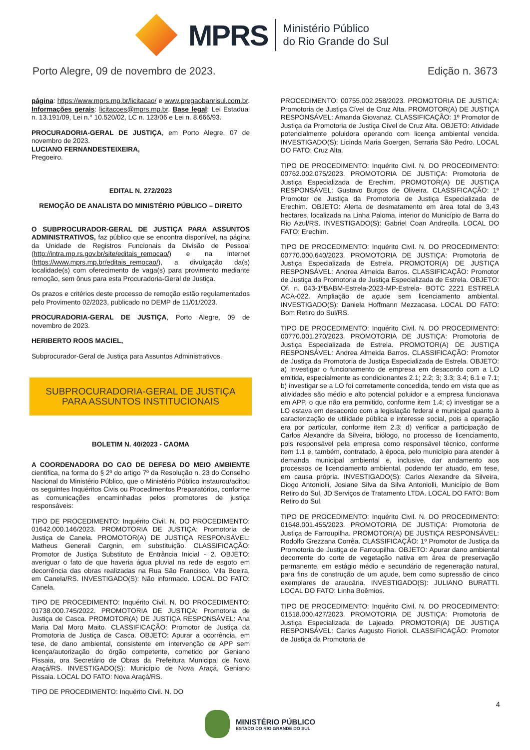MPRS
Ministério Público
do Rio Grande do Sul
Porto Alegre, 09 de novembro de 2023. Edição n. 3673
página: https://www.mprs.mp.br/licitacao/ e www.pregaobanrisul.com.br. Informações gerais: licitacoes@mprs.mp.br. Base legal: Lei Estadual n. 13.191/09, Lei n.° 10.520/02, LC n. 123/06 e Lei n. 8.666/93.
PROCURADORIA-GERAL DE JUSTIÇA, em Porto Alegre, 07 de novembro de 2023.
LUCIANO FERNANDESTEIXEIRA,
Pregoeiro.
EDITAL N. 272/2023
REMOÇÃO DE ANALISTA DO MINISTÉRIO PÚBLICO – DIREITO
O SUBPROCURADOR-GERAL DE JUSTIÇA PARA ASSUNTOS ADMINISTRATIVOS, faz público que se encontra disponível, na página da Unidade de Registros Funcionais da Divisão de Pessoal (http://intra.mp.rs.gov.br/site/editais_remocao/) e na internet (https://www.mprs.mp.br/editais_remocao/), a divulgação da(s) localidade(s) com oferecimento de vaga(s) para provimento mediante remoção, sem ônus para esta Procuradoria-Geral de Justiça.
Os prazos e critérios deste processo de remoção estão regulamentados pelo Provimento 02/2023, publicado no DEMP de 11/01/2023.
PROCURADORIA-GERAL DE JUSTIÇA, Porto Alegre, 09 de novembro de 2023.
HERIBERTO ROOS MACIEL,
Subprocurador-Geral de Justiça para Assuntos Administrativos.
SUBPROCURADORIA-GERAL DE JUSTIÇA
PARA ASSUNTOS INSTITUCIONAIS
BOLETIM N. 40/2023 - CAOMA
A COORDENADORA DO CAO DE DEFESA DO MEIO AMBIENTE cientifica, na forma do § 2º do artigo 7º da Resolução n. 23 do Conselho Nacional do Ministério Público, que o Ministério Público instaurou/aditou os seguintes Inquéritos Civis ou Procedimentos Preparatórios, conforme as comunicações encaminhadas pelos promotores de justiça responsáveis:
TIPO DE PROCEDIMENTO: Inquérito Civil. N. DO PROCEDIMENTO: 01642.000.146/2023. PROMOTORIA DE JUSTIÇA: Promotoria de Justiça de Canela. PROMOTOR(A) DE JUSTIÇA RESPONSÁVEL: Matheus Generali Cargnin, em substituição. CLASSIFICAÇÃO: Promotor de Justiça Substituto de Entrância Inicial - 2. OBJETO: averiguar o fato de que haveria água pluvial na rede de esgoto em decorrência das obras realizadas na Rua São Francisco, Vila Boeira, em Canela/RS. INVESTIGADO(S): Não informado. LOCAL DO FATO: Canela.
TIPO DE PROCEDIMENTO: Inquérito Civil. N. DO PROCEDIMENTO: 01738.000.745/2022. PROMOTORIA DE JUSTIÇA: Promotoria de Justiça de Casca. PROMOTOR(A) DE JUSTIÇA RESPONSÁVEL: Ana Maria Dal Moro Maito. CLASSIFICAÇÃO: Promotor de Justiça da Promotoria de Justiça de Casca. OBJETO: Apurar a ocorrência, em tese, de dano ambiental, consistente em intervenção de APP sem licença/autorização do órgão competente, cometido por Geniano Pissaia, ora Secretário de Obras da Prefeitura Municipal de Nova Araçá/RS. INVESTIGADO(S): Município de Nova Araçá, Geniano Pissaia. LOCAL DO FATO: Nova Araçá/RS.
TIPO DE PROCEDIMENTO: Inquérito Civil. N. DO
PROCEDIMENTO: 00755.002.258/2023. PROMOTORIA DE JUSTIÇA: Promotoria de Justiça Cível de Cruz Alta. PROMOTOR(A) DE JUSTIÇA RESPONSÁVEL: Amanda Giovanaz. CLASSIFICAÇÃO: 1º Promotor de Justiça da Promotoria de Justiça Cível de Cruz Alta. OBJETO: Atividade potencialmente poluidora operando com licença ambiental vencida. INVESTIGADO(S): Licinda Maria Goergen, Serraria São Pedro. LOCAL DO FATO: Cruz Alta.
TIPO DE PROCEDIMENTO: Inquérito Civil. N. DO PROCEDIMENTO: 00762.002.075/2023. PROMOTORIA DE JUSTIÇA: Promotoria de Justiça Especializada de Erechim. PROMOTOR(A) DE JUSTIÇA RESPONSÁVEL: Gustavo Burgos de Oliveira. CLASSIFICAÇÃO: 1º Promotor de Justiça da Promotoria de Justiça Especializada de Erechim. OBJETO: Alerta de desmatamento em área total de 3,43 hectares, localizada na Linha Paloma, interior do Município de Barra do Rio Azul/RS. INVESTIGADO(S): Gabriel Coan Andreolla. LOCAL DO FATO: Erechim.
TIPO DE PROCEDIMENTO: Inquérito Civil. N. DO PROCEDIMENTO: 00770.000.640/2023. PROMOTORIA DE JUSTIÇA: Promotoria de Justiça Especializada de Estrela. PROMOTOR(A) DE JUSTIÇA RESPONSÁVEL: Andrea Almeida Barros. CLASSIFICAÇÃO: Promotor de Justiça da Promotoria de Justiça Especializada de Estrela. OBJETO: Of. n. 043-1ºBABM-Estrela-2023-MP-Estrela- BOTC 2221 ESTRELA ACA-022. Ampliação de açude sem licenciamento ambiental. INVESTIGADO(S): Daniela Hoffmann Mezzacasa. LOCAL DO FATO: Bom Retiro do Sul/RS.
TIPO DE PROCEDIMENTO: Inquérito Civil. N. DO PROCEDIMENTO: 00770.001.270/2023. PROMOTORIA DE JUSTIÇA: Promotoria de Justiça Especializada de Estrela. PROMOTOR(A) DE JUSTIÇA RESPONSÁVEL: Andrea Almeida Barros. CLASSIFICAÇÃO: Promotor de Justiça da Promotoria de Justiça Especializada de Estrela. OBJETO: a) Investigar o funcionamento de empresa em desacordo com a LO emitida, especialmente as condicionantes 2.1; 2.2; 3; 3.3; 3.4; 6.1 e 7.1; b) investigar se a LO foi corretamente concedida, tendo em vista que as atividades são médio e alto potencial poluidor e a empresa funcionava em APP, o que não era permitido, conforme item 1.4; c) investigar se a LO estava em desacordo com a legislação federal e municipal quanto à caracterização de utilidade pública e interesse social, pois a operação era por particular, conforme item 2.3; d) verificar a participação de Carlos Alexandre da Silveira, biólogo, no processo de licenciamento, pois responsável pela empresa como responsável técnico, conforme item 1.1 e, também, contratado, à época, pelo município para atender à demanda municipal ambiental e, inclusive, dar andamento aos processos de licenciamento ambiental, podendo ter atuado, em tese, em causa própria. INVESTIGADO(S): Carlos Alexandre da Silveira, Diogo Antoniolli, Josiane Silva da Silva Antoniolli, Município de Bom Retiro do Sul, JD Serviços de Tratamento LTDA. LOCAL DO FATO: Bom Retiro do Sul.
TIPO DE PROCEDIMENTO: Inquérito Civil. N. DO PROCEDIMENTO: 01648.001.455/2023. PROMOTORIA DE JUSTIÇA: Promotoria de Justiça de Farroupilha. PROMOTOR(A) DE JUSTIÇA RESPONSÁVEL: Rodolfo Grezzana Corrêa. CLASSIFICAÇÃO: 1º Promotor de Justiça da Promotoria de Justiça de Farroupilha. OBJETO: Apurar dano ambiental decorrente do corte de vegetação nativa em área de preservação permanente, em estágio médio e secundário de regeneração natural, para fins de construção de um açude, bem como supressão de cinco exemplares de araucária. INVESTIGADO(S): JULIANO BURATTI. LOCAL DO FATO: Linha Boêmios.
TIPO DE PROCEDIMENTO: Inquérito Civil. N. DO PROCEDIMENTO: 01518.000.427/2023. PROMOTORIA DE JUSTIÇA: Promotoria de Justiça Especializada de Lajeado. PROMOTOR(A) DE JUSTIÇA RESPONSÁVEL: Carlos Augusto Fiorioli. CLASSIFICAÇÃO: Promotor de Justiça da Promotoria de
4
MINISTÉRIO PÚBLICO
ESTADO DO RIO GRANDE DO SUL